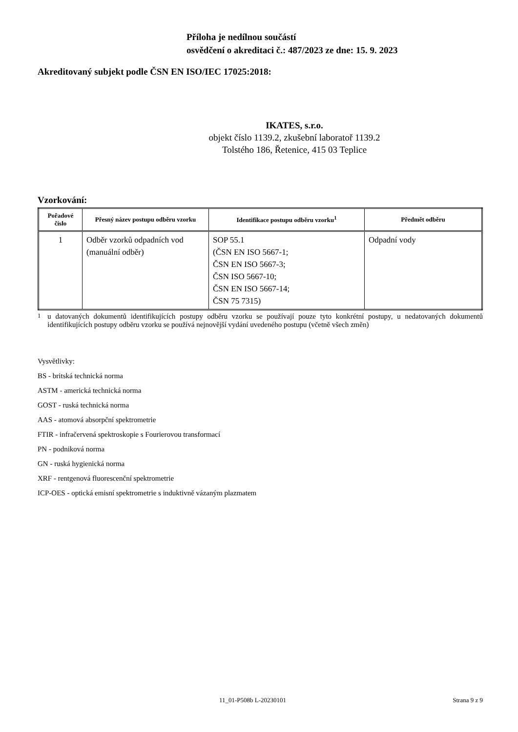Příloha je nedílnou součástí
osvědčení o akreditaci č.: 487/2023 ze dne: 15. 9. 2023
Akreditovaný subjekt podle ČSN EN ISO/IEC 17025:2018:
IKATES, s.r.o.
objekt číslo 1139.2, zkušební laboratoř 1139.2
Tolstého 186, Řetenice, 415 03 Teplice
Vzorkování:
| Pořadové číslo | Přesný název postupu odběru vzorku | Identifikace postupu odběru vzorku<sup>1</sup> | Předmět odběru |
| --- | --- | --- | --- |
| 1 | Odběr vzorků odpadních vod (manuální odběr) | SOP 55.1 (ČSN EN ISO 5667-1; ČSN EN ISO 5667-3; ČSN ISO 5667-10; ČSN EN ISO 5667-14; ČSN 75 7315) | Odpadní vody |
<sup>1</sup> u datovaných dokumentů identifikujících postupy odběru vzorku se používají pouze tyto konkrétní postupy, u nedatovaných dokumentů identifikujících postupy odběru vzorku se používá nejnovější vydání uvedeného postupu (včetně všech změn)
Vysvětlivky:
BS - britská technická norma
ASTM - americká technická norma
GOST - ruská technická norma
AAS - atomová absorpční spektrometrie
FTIR - infračervená spektroskopie s Fourierovou transformací
PN - podniková norma
GN - ruská hygienická norma
XRF - rentgenová fluorescenční spektrometrie
ICP-OES - optická emisní spektrometrie s induktivně vázaným plazmatem
11_01-P508b L-20230101 Strana 9 z 9